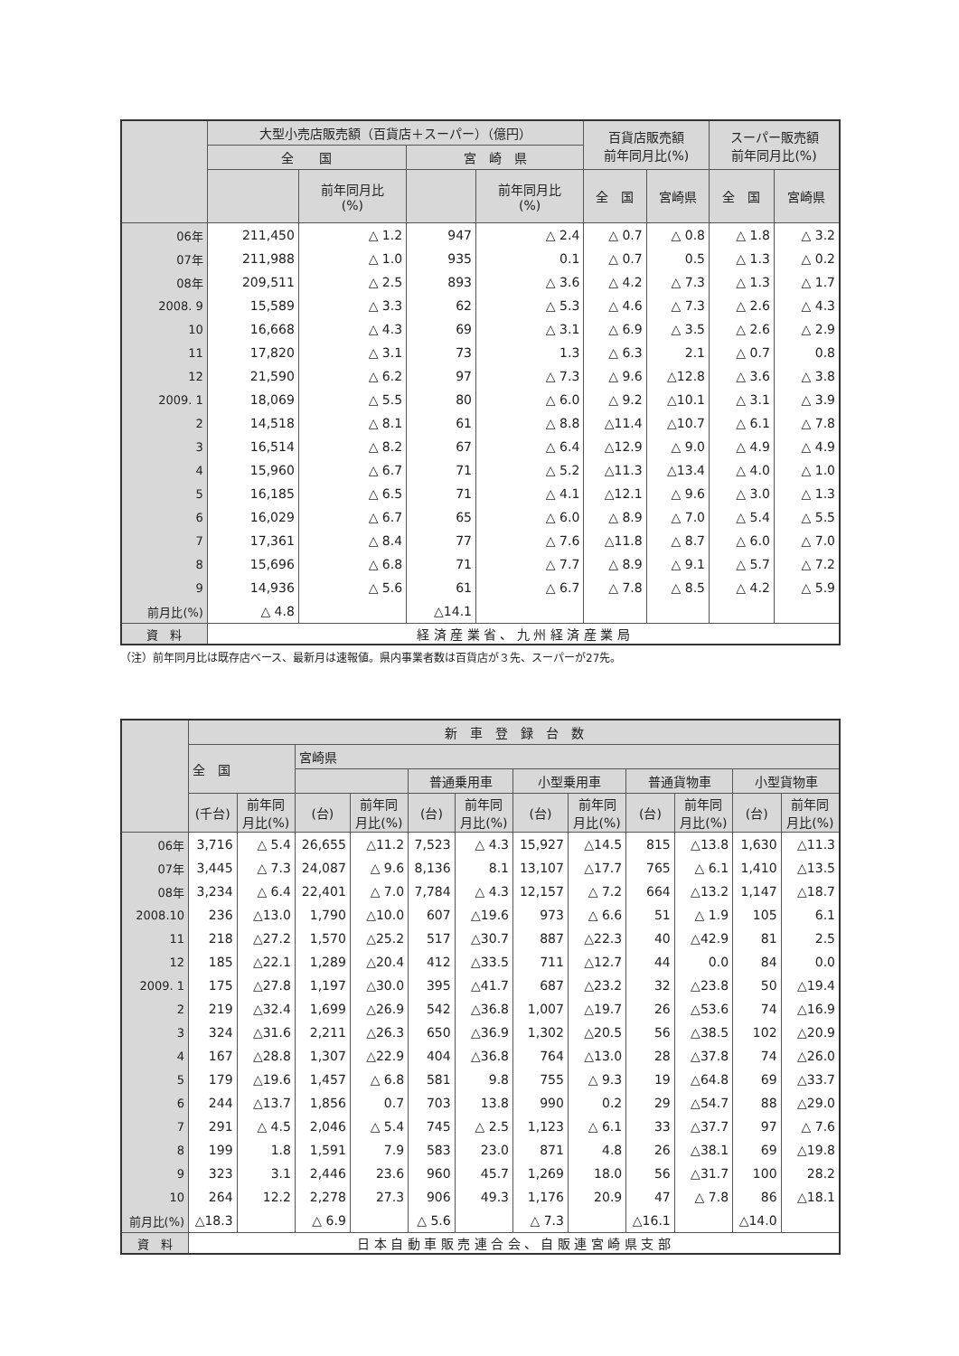| | 大型小売店販売額（百貨店＋スーパー）（億円） | | | | 百貨店販売額 前年同月比(%) | | スーパー販売額 前年同月比(%) | |
| --- | --- | --- | --- | --- | --- | --- | --- | --- |
| | 全 国 | | 宮 崎 県 | | | | | |
| | | 前年同月比 (%) | | 前年同月比 (%) | 全 国 | 宮崎県 | 全 国 | 宮崎県 |
| 06年 | 211,450 | △ 1.2 | 947 | △ 2.4 | △ 0.7 | △ 0.8 | △ 1.8 | △ 3.2 |
| 07年 | 211,988 | △ 1.0 | 935 | 0.1 | △ 0.7 | 0.5 | △ 1.3 | △ 0.2 |
| 08年 | 209,511 | △ 2.5 | 893 | △ 3.6 | △ 4.2 | △ 7.3 | △ 1.3 | △ 1.7 |
| 2008. 9 | 15,589 | △ 3.3 | 62 | △ 5.3 | △ 4.6 | △ 7.3 | △ 2.6 | △ 4.3 |
| 10 | 16,668 | △ 4.3 | 69 | △ 3.1 | △ 6.9 | △ 3.5 | △ 2.6 | △ 2.9 |
| 11 | 17,820 | △ 3.1 | 73 | 1.3 | △ 6.3 | 2.1 | △ 0.7 | 0.8 |
| 12 | 21,590 | △ 6.2 | 97 | △ 7.3 | △ 9.6 | △12.8 | △ 3.6 | △ 3.8 |
| 2009. 1 | 18,069 | △ 5.5 | 80 | △ 6.0 | △ 9.2 | △10.1 | △ 3.1 | △ 3.9 |
| 2 | 14,518 | △ 8.1 | 61 | △ 8.8 | △11.4 | △10.7 | △ 6.1 | △ 7.8 |
| 3 | 16,514 | △ 8.2 | 67 | △ 6.4 | △12.9 | △ 9.0 | △ 4.9 | △ 4.9 |
| 4 | 15,960 | △ 6.7 | 71 | △ 5.2 | △11.3 | △13.4 | △ 4.0 | △ 1.0 |
| 5 | 16,185 | △ 6.5 | 71 | △ 4.1 | △12.1 | △ 9.6 | △ 3.0 | △ 1.3 |
| 6 | 16,029 | △ 6.7 | 65 | △ 6.0 | △ 8.9 | △ 7.0 | △ 5.4 | △ 5.5 |
| 7 | 17,361 | △ 8.4 | 77 | △ 7.6 | △11.8 | △ 8.7 | △ 6.0 | △ 7.0 |
| 8 | 15,696 | △ 6.8 | 71 | △ 7.7 | △ 8.9 | △ 9.1 | △ 5.7 | △ 7.2 |
| 9 | 14,936 | △ 5.6 | 61 | △ 6.7 | △ 7.8 | △ 8.5 | △ 4.2 | △ 5.9 |
| 前月比(%) | △ 4.8 | | △14.1 | | | | | |
| 資 料 | 経 済 産 業 省 、 九 州 経 済 産 業 局 | | | | | | | |
（注）前年同月比は既存店ベース、最新月は速報値。県内事業者数は百貨店が３先、スーパーが27先。
| | 新 車 登 録 台 数 | | | | | | | | | | | |
| --- | --- | --- | --- | --- | --- | --- | --- | --- | --- | --- | --- | --- |
| | 全 国 | | 宮崎県 | | | | | | | | | |
| | | | | | 普通乗用車 | | 小型乗用車 | | 普通貨物車 | | 小型貨物車 | |
| | (千台) | 前年同 月比(%) | (台) | 前年同 月比(%) | (台) | 前年同 月比(%) | (台) | 前年同 月比(%) | (台) | 前年同 月比(%) | (台) | 前年同 月比(%) |
| 06年 | 3,716 | △ 5.4 | 26,655 | △11.2 | 7,523 | △ 4.3 | 15,927 | △14.5 | 815 | △13.8 | 1,630 | △11.3 |
| 07年 | 3,445 | △ 7.3 | 24,087 | △ 9.6 | 8,136 | 8.1 | 13,107 | △17.7 | 765 | △ 6.1 | 1,410 | △13.5 |
| 08年 | 3,234 | △ 6.4 | 22,401 | △ 7.0 | 7,784 | △ 4.3 | 12,157 | △ 7.2 | 664 | △13.2 | 1,147 | △18.7 |
| 2008.10 | 236 | △13.0 | 1,790 | △10.0 | 607 | △19.6 | 973 | △ 6.6 | 51 | △ 1.9 | 105 | 6.1 |
| 11 | 218 | △27.2 | 1,570 | △25.2 | 517 | △30.7 | 887 | △22.3 | 40 | △42.9 | 81 | 2.5 |
| 12 | 185 | △22.1 | 1,289 | △20.4 | 412 | △33.5 | 711 | △12.7 | 44 | 0.0 | 84 | 0.0 |
| 2009. 1 | 175 | △27.8 | 1,197 | △30.0 | 395 | △41.7 | 687 | △23.2 | 32 | △23.8 | 50 | △19.4 |
| 2 | 219 | △32.4 | 1,699 | △26.9 | 542 | △36.8 | 1,007 | △19.7 | 26 | △53.6 | 74 | △16.9 |
| 3 | 324 | △31.6 | 2,211 | △26.3 | 650 | △36.9 | 1,302 | △20.5 | 56 | △38.5 | 102 | △20.9 |
| 4 | 167 | △28.8 | 1,307 | △22.9 | 404 | △36.8 | 764 | △13.0 | 28 | △37.8 | 74 | △26.0 |
| 5 | 179 | △19.6 | 1,457 | △ 6.8 | 581 | 9.8 | 755 | △ 9.3 | 19 | △64.8 | 69 | △33.7 |
| 6 | 244 | △13.7 | 1,856 | 0.7 | 703 | 13.8 | 990 | 0.2 | 29 | △54.7 | 88 | △29.0 |
| 7 | 291 | △ 4.5 | 2,046 | △ 5.4 | 745 | △ 2.5 | 1,123 | △ 6.1 | 33 | △37.7 | 97 | △ 7.6 |
| 8 | 199 | 1.8 | 1,591 | 7.9 | 583 | 23.0 | 871 | 4.8 | 26 | △38.1 | 69 | △19.8 |
| 9 | 323 | 3.1 | 2,446 | 23.6 | 960 | 45.7 | 1,269 | 18.0 | 56 | △31.7 | 100 | 28.2 |
| 10 | 264 | 12.2 | 2,278 | 27.3 | 906 | 49.3 | 1,176 | 20.9 | 47 | △ 7.8 | 86 | △18.1 |
| 前月比(%) | △18.3 | | △ 6.9 | | △ 5.6 | | △ 7.3 | | △16.1 | | △14.0 | |
| 資 料 | 日 本 自 動 車 販 売 連 合 会 、 自 販 連 宮 崎 県 支 部 | | | | | | | | | | | |